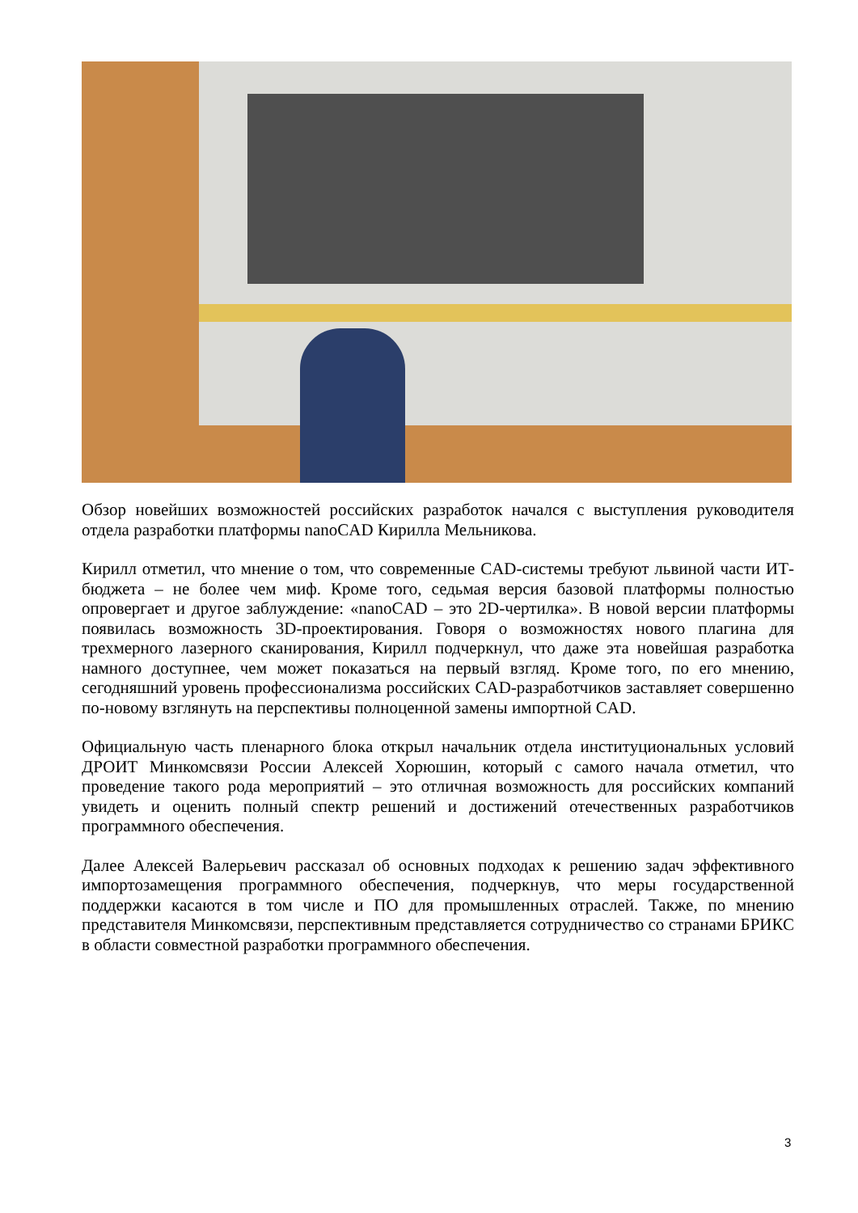Обзор новейших возможностей российских разработок начался с выступления руководителя отдела разработки платформы nanoCAD Кирилла Мельникова.
Кирилл отметил, что мнение о том, что современные CAD-системы требуют львиной части ИТ-бюджета – не более чем миф. Кроме того, седьмая версия базовой платформы полностью опровергает и другое заблуждение: «nanoCAD – это 2D-чертилка». В новой версии платформы появилась возможность 3D-проектирования. Говоря о возможностях нового плагина для трехмерного лазерного сканирования, Кирилл подчеркнул, что даже эта новейшая разработка намного доступнее, чем может показаться на первый взгляд. Кроме того, по его мнению, сегодняшний уровень профессионализма российских CAD-разработчиков заставляет совершенно по-новому взглянуть на перспективы полноценной замены импортной CAD.
Официальную часть пленарного блока открыл начальник отдела институциональных условий ДРОИТ Минкомсвязи России Алексей Хорюшин, который с самого начала отметил, что проведение такого рода мероприятий – это отличная возможность для российских компаний увидеть и оценить полный спектр решений и достижений отечественных разработчиков программного обеспечения.
Далее Алексей Валерьевич рассказал об основных подходах к решению задач эффективного импортозамещения программного обеспечения, подчеркнув, что меры государственной поддержки касаются в том числе и ПО для промышленных отраслей. Также, по мнению представителя Минкомсвязи, перспективным представляется сотрудничество со странами БРИКС в области совместной разработки программного обеспечения.
3